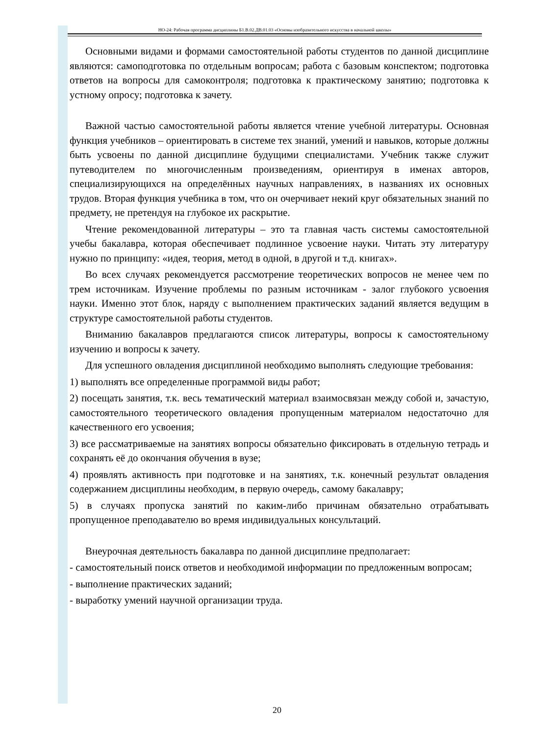НО-24: Рабочая программа дисциплины Б1.В.02.ДВ.01.03 «Основы изобразительного искусства в начальной школы»
Основными видами и формами самостоятельной работы студентов по данной дисциплине являются: самоподготовка по отдельным вопросам; работа с базовым конспектом; подготовка ответов на вопросы для самоконтроля; подготовка к практическому занятию; подготовка к устному опросу; подготовка к зачету.
Важной частью самостоятельной работы является чтение учебной литературы. Основная функция учебников – ориентировать в системе тех знаний, умений и навыков, которые должны быть усвоены по данной дисциплине будущими специалистами. Учебник также служит путеводителем по многочисленным произведениям, ориентируя в именах авторов, специализирующихся на определённых научных направлениях, в названиях их основных трудов. Вторая функция учебника в том, что он очерчивает некий круг обязательных знаний по предмету, не претендуя на глубокое их раскрытие.
Чтение рекомендованной литературы – это та главная часть системы самостоятельной учебы бакалавра, которая обеспечивает подлинное усвоение науки. Читать эту литературу нужно по принципу: «идея, теория, метод в одной, в другой и т.д. книгах».
Во всех случаях рекомендуется рассмотрение теоретических вопросов не менее чем по трем источникам. Изучение проблемы по разным источникам - залог глубокого усвоения науки. Именно этот блок, наряду с выполнением практических заданий является ведущим в структуре самостоятельной работы студентов.
Вниманию бакалавров предлагаются список литературы, вопросы к самостоятельному изучению и вопросы к зачету.
Для успешного овладения дисциплиной необходимо выполнять следующие требования:
1) выполнять все определенные программой виды работ;
2) посещать занятия, т.к. весь тематический материал взаимосвязан между собой и, зачастую, самостоятельного теоретического овладения пропущенным материалом недостаточно для качественного его усвоения;
3) все рассматриваемые на занятиях вопросы обязательно фиксировать в отдельную тетрадь и сохранять её до окончания обучения в вузе;
4) проявлять активность при подготовке и на занятиях, т.к. конечный результат овладения содержанием дисциплины необходим, в первую очередь, самому бакалавру;
5) в случаях пропуска занятий по каким-либо причинам обязательно отрабатывать пропущенное преподавателю во время индивидуальных консультаций.
Внеурочная деятельность бакалавра по данной дисциплине предполагает:
- самостоятельный поиск ответов и необходимой информации по предложенным вопросам;
- выполнение практических заданий;
- выработку умений научной организации труда.
20